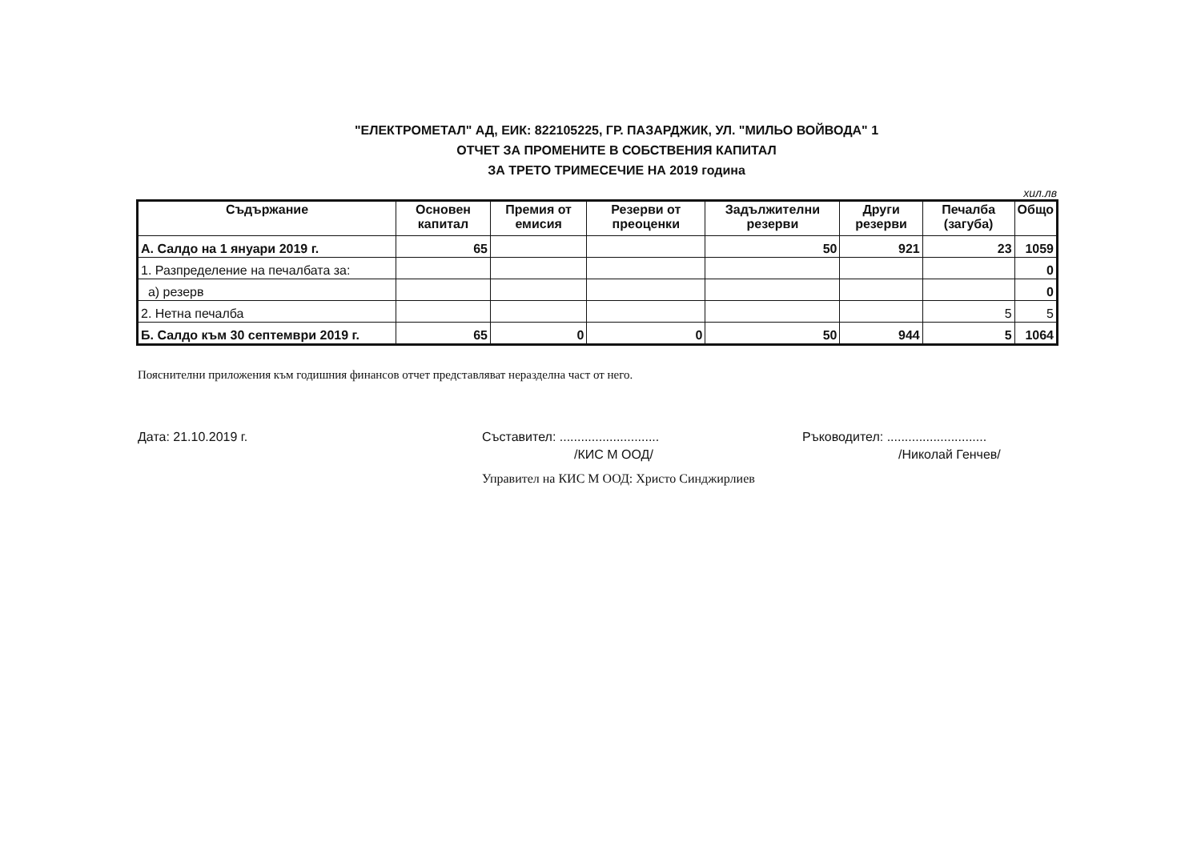"ЕЛЕКТРОМЕТАЛ" АД, ЕИК: 822105225, ГР. ПАЗАРДЖИК, УЛ. "МИЛЬО ВОЙВОДА" 1
ОТЧЕТ ЗА ПРОМЕНИТЕ В СОБСТВЕНИЯ КАПИТАЛ
ЗА ТРЕТО ТРИМЕСЕЧИЕ НА 2019 година
хил.лв
| Съдържание | Основен капитал | Премия от емисия | Резерви от преоценки | Задължителни резерви | Други резерви | Печалба (загуба) | Общо |
| --- | --- | --- | --- | --- | --- | --- | --- |
| А. Салдо на 1 януари 2019 г. | 65 | | | 50 | 921 | 23 | 1059 |
| 1. Разпределение на печалбата за: | | | | | | | 0 |
| а) резерв | | | | | | | 0 |
| 2. Нетна печалба | | | | | | 5 | 5 |
| Б. Салдо към 30 септември 2019 г. | 65 | 0 | 0 | 50 | 944 | 5 | 1064 |
Пояснителни приложения към годишния финансов отчет представляват неразделна част от него.
Дата: 21.10.2019 г. Съставител: ............................
/КИС М ООД/
Управител на КИС М ООД: Христо Синджирлиев
Ръководител: ............................
/Николай Генчев/